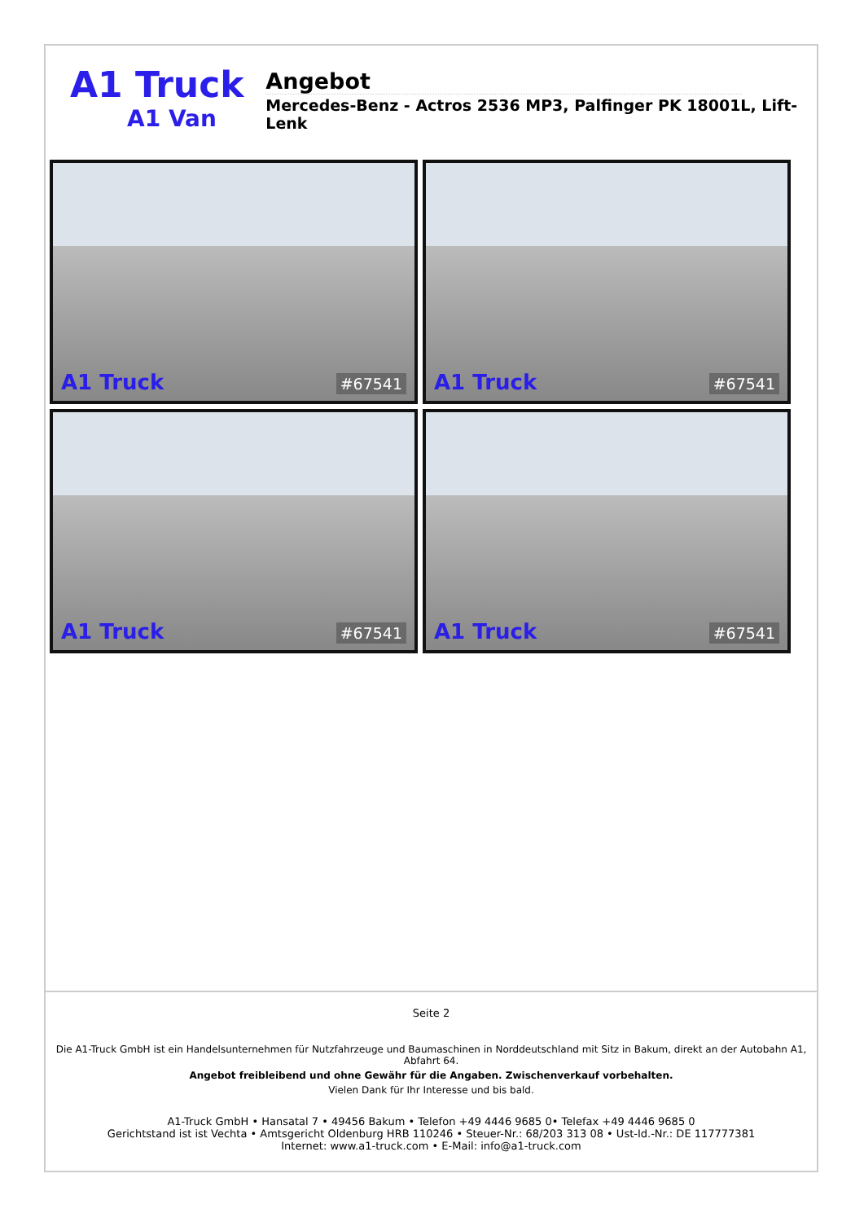A1 Truck
A1 Van
Angebot
Mercedes-Benz - Actros 2536 MP3, Palfinger PK 18001L, Lift-Lenk
A1 Truck #67541
A1 Truck #67541
A1 Truck #67541
A1 Truck #67541
Seite 2
Die A1-Truck GmbH ist ein Handelsunternehmen für Nutzfahrzeuge und Baumaschinen in Norddeutschland mit Sitz in Bakum, direkt an der Autobahn A1, Abfahrt 64.
Angebot freibleibend und ohne Gewähr für die Angaben. Zwischenverkauf vorbehalten.
Vielen Dank für Ihr Interesse und bis bald.
A1-Truck GmbH • Hansatal 7 • 49456 Bakum • Telefon +49 4446 9685 0• Telefax +49 4446 9685 0
Gerichtstand ist ist Vechta • Amtsgericht Oldenburg HRB 110246 • Steuer-Nr.: 68/203 313 08 • Ust-Id.-Nr.: DE 117777381
Internet: www.a1-truck.com • E-Mail: info@a1-truck.com